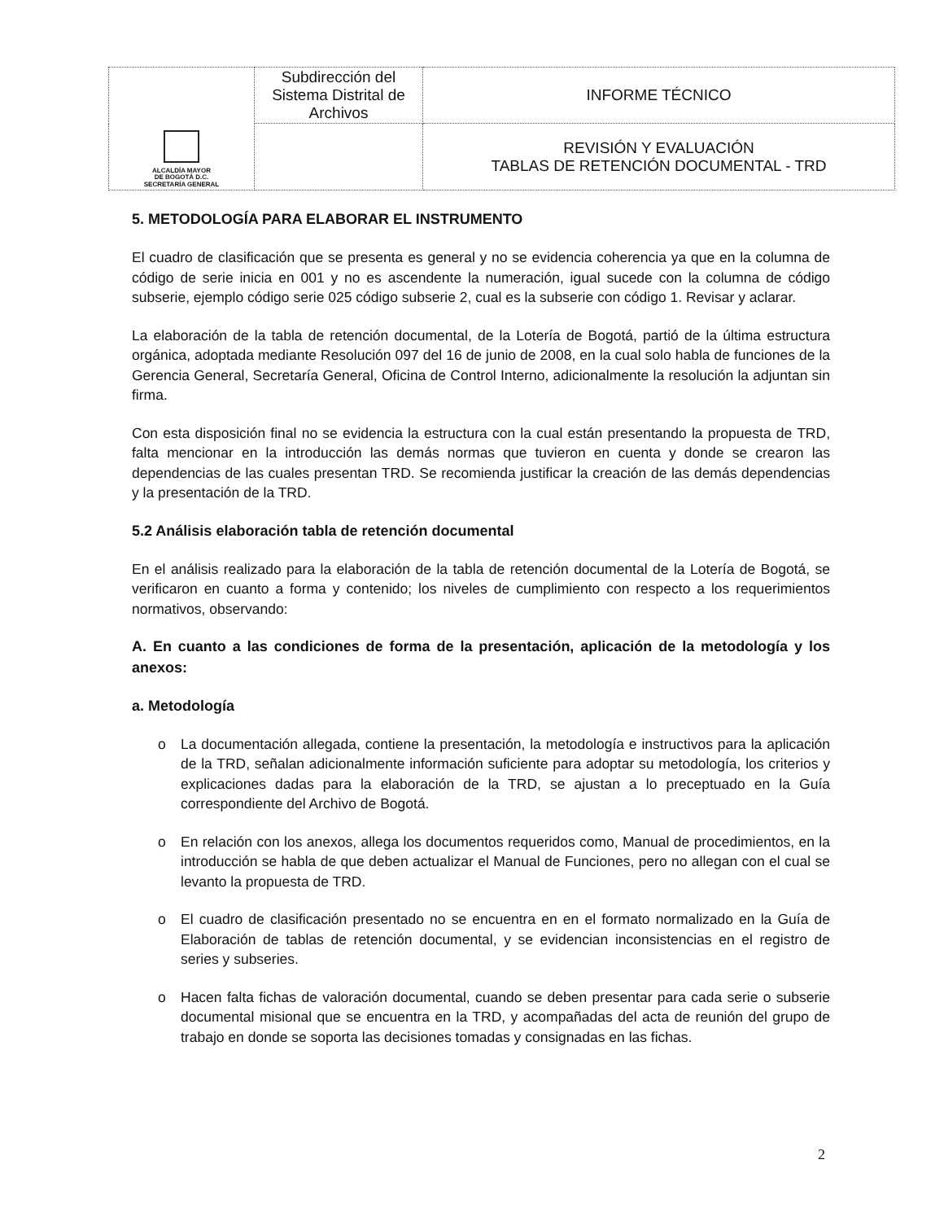| ALCALDÍA MAYOR DE BOGOTÁ D.C. SECRETARÍA GENERAL | Subdirección del Sistema Distrital de Archivos | INFORME TÉCNICO |
| | | REVISIÓN Y EVALUACIÓN TABLAS DE RETENCIÓN DOCUMENTAL - TRD |
5. METODOLOGÍA PARA ELABORAR EL INSTRUMENTO
El cuadro de clasificación que se presenta es general y no se evidencia coherencia ya que en la columna de código de serie inicia en 001 y no es ascendente la numeración, igual sucede con la columna de código subserie, ejemplo código serie 025 código subserie 2, cual es la subserie con código 1. Revisar y aclarar.
La elaboración de la tabla de retención documental, de la Lotería de Bogotá, partió de la última estructura orgánica, adoptada mediante Resolución 097 del 16 de junio de 2008, en la cual solo habla de funciones de la Gerencia General, Secretaría General, Oficina de Control Interno, adicionalmente la resolución la adjuntan sin firma.
Con esta disposición final no se evidencia la estructura con la cual están presentando la propuesta de TRD, falta mencionar en la introducción las demás normas que tuvieron en cuenta y donde se crearon las dependencias de las cuales presentan TRD. Se recomienda justificar la creación de las demás dependencias y la presentación de la TRD.
5.2 Análisis elaboración tabla de retención documental
En el análisis realizado para la elaboración de la tabla de retención documental de la Lotería de Bogotá, se verificaron en cuanto a forma y contenido; los niveles de cumplimiento con respecto a los requerimientos normativos, observando:
A. En cuanto a las condiciones de forma de la presentación, aplicación de la metodología y los anexos:
a. Metodología
o La documentación allegada, contiene la presentación, la metodología e instructivos para la aplicación de la TRD, señalan adicionalmente información suficiente para adoptar su metodología, los criterios y explicaciones dadas para la elaboración de la TRD, se ajustan a lo preceptuado en la Guía correspondiente del Archivo de Bogotá.
o En relación con los anexos, allega los documentos requeridos como, Manual de procedimientos, en la introducción se habla de que deben actualizar el Manual de Funciones, pero no allegan con el cual se levanto la propuesta de TRD.
o El cuadro de clasificación presentado no se encuentra en en el formato normalizado en la Guía de Elaboración de tablas de retención documental, y se evidencian inconsistencias en el registro de series y subseries.
o Hacen falta fichas de valoración documental, cuando se deben presentar para cada serie o subserie documental misional que se encuentra en la TRD, y acompañadas del acta de reunión del grupo de trabajo en donde se soporta las decisiones tomadas y consignadas en las fichas.
2